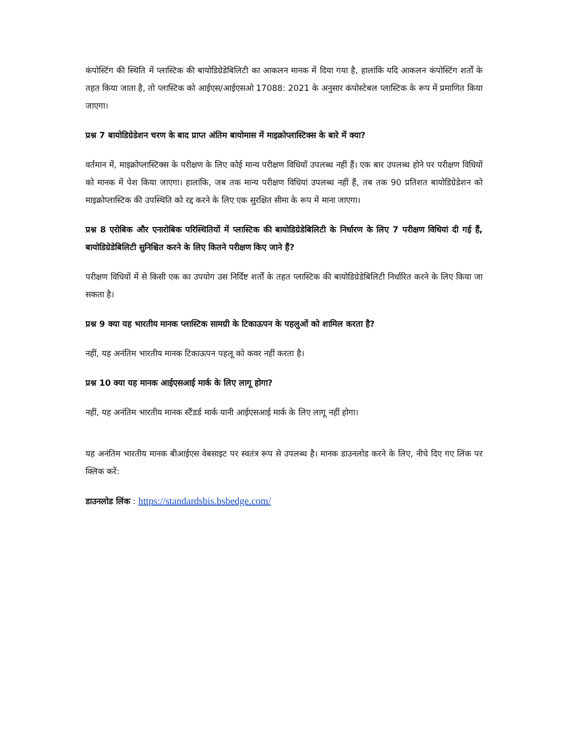कंपोस्टिंग की स्थिति में प्लास्टिक की बायोडिग्रेडेबिलिटी का आकलन मानक में दिया गया है, हालांकि यदि आकलन कंपोस्टिंग शर्तों के तहत किया जाता है, तो प्लास्टिक को आईएस/आईएसओ 17088: 2021 के अनुसार कंपोस्टेबल प्लास्टिक के रूप में प्रमाणित किया जाएगा।
प्रश्न 7 बायोडिग्रेडेशन चरण के बाद प्राप्त अंतिम बायोमास में माइक्रोप्लास्टिक्स के बारे में क्या?
वर्तमान में, माइक्रोप्लास्टिक्स के परीक्षण के लिए कोई मान्य परीक्षण विधियाँ उपलब्ध नहीं हैं। एक बार उपलब्ध होने पर परीक्षण विधियों को मानक में पेश किया जाएगा। हालांकि, जब तक मान्य परीक्षण विधियां उपलब्ध नहीं हैं, तब तक 90 प्रतिशत बायोडिग्रेडेशन को माइक्रोप्लास्टिक की उपस्थिति को रद्द करने के लिए एक सुरक्षित सीमा के रूप में माना जाएगा।
प्रश्न 8 एरोबिक और एनारोबिक परिस्थितियों में प्लास्टिक की बायोडिग्रेडेबिलिटी के निर्धारण के लिए 7 परीक्षण विधियां दी गई हैं, बायोडिग्रेडेबिलिटी सुनिश्चित करने के लिए कितने परीक्षण किए जाने हैं?
परीक्षण विधियों में से किसी एक का उपयोग उस निर्दिष्ट शर्तों के तहत प्लास्टिक की बायोडिग्रेडेबिलिटी निर्धारित करने के लिए किया जा सकता है।
प्रश्न 9 क्या यह भारतीय मानक प्लास्टिक सामग्री के टिकाऊपन के पहलुओं को शामिल करता है?
नहीं, यह अनंतिम भारतीय मानक टिकाऊपन पहलू को कवर नहीं करता है।
प्रश्न 10 क्या यह मानक आईएसआई मार्क के लिए लागू होगा?
नहीं, यह अनंतिम भारतीय मानक स्टैंडर्ड मार्क यानी आईएसआई मार्क के लिए लागू नहीं होगा।
यह अनंतिम भारतीय मानक बीआईएस वेबसाइट पर स्वतंत्र रूप से उपलब्ध है। मानक डाउनलोड करने के लिए, नीचे दिए गए लिंक पर क्लिक करें:
डाउनलोड लिंक : https://standardsbis.bsbedge.com/